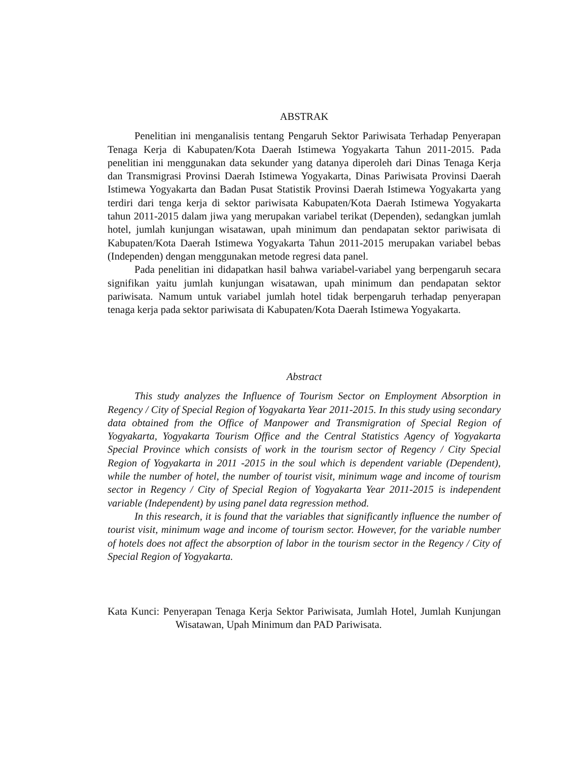ABSTRAK
Penelitian ini menganalisis tentang Pengaruh Sektor Pariwisata Terhadap Penyerapan Tenaga Kerja di Kabupaten/Kota Daerah Istimewa Yogyakarta Tahun 2011-2015. Pada penelitian ini menggunakan data sekunder yang datanya diperoleh dari Dinas Tenaga Kerja dan Transmigrasi Provinsi Daerah Istimewa Yogyakarta, Dinas Pariwisata Provinsi Daerah Istimewa Yogyakarta dan Badan Pusat Statistik Provinsi Daerah Istimewa Yogyakarta yang terdiri dari tenga kerja di sektor pariwisata Kabupaten/Kota Daerah Istimewa Yogyakarta tahun 2011-2015 dalam jiwa yang merupakan variabel terikat (Dependen), sedangkan jumlah hotel, jumlah kunjungan wisatawan, upah minimum dan pendapatan sektor pariwisata di Kabupaten/Kota Daerah Istimewa Yogyakarta Tahun 2011-2015 merupakan variabel bebas (Independen) dengan menggunakan metode regresi data panel.
Pada penelitian ini didapatkan hasil bahwa variabel-variabel yang berpengaruh secara signifikan yaitu jumlah kunjungan wisatawan, upah minimum dan pendapatan sektor pariwisata. Namum untuk variabel jumlah hotel tidak berpengaruh terhadap penyerapan tenaga kerja pada sektor pariwisata di Kabupaten/Kota Daerah Istimewa Yogyakarta.
Abstract
This study analyzes the Influence of Tourism Sector on Employment Absorption in Regency / City of Special Region of Yogyakarta Year 2011-2015. In this study using secondary data obtained from the Office of Manpower and Transmigration of Special Region of Yogyakarta, Yogyakarta Tourism Office and the Central Statistics Agency of Yogyakarta Special Province which consists of work in the tourism sector of Regency / City Special Region of Yogyakarta in 2011 -2015 in the soul which is dependent variable (Dependent), while the number of hotel, the number of tourist visit, minimum wage and income of tourism sector in Regency / City of Special Region of Yogyakarta Year 2011-2015 is independent variable (Independent) by using panel data regression method.
In this research, it is found that the variables that significantly influence the number of tourist visit, minimum wage and income of tourism sector. However, for the variable number of hotels does not affect the absorption of labor in the tourism sector in the Regency / City of Special Region of Yogyakarta.
Kata Kunci: Penyerapan Tenaga Kerja Sektor Pariwisata, Jumlah Hotel, Jumlah Kunjungan Wisatawan, Upah Minimum dan PAD Pariwisata.